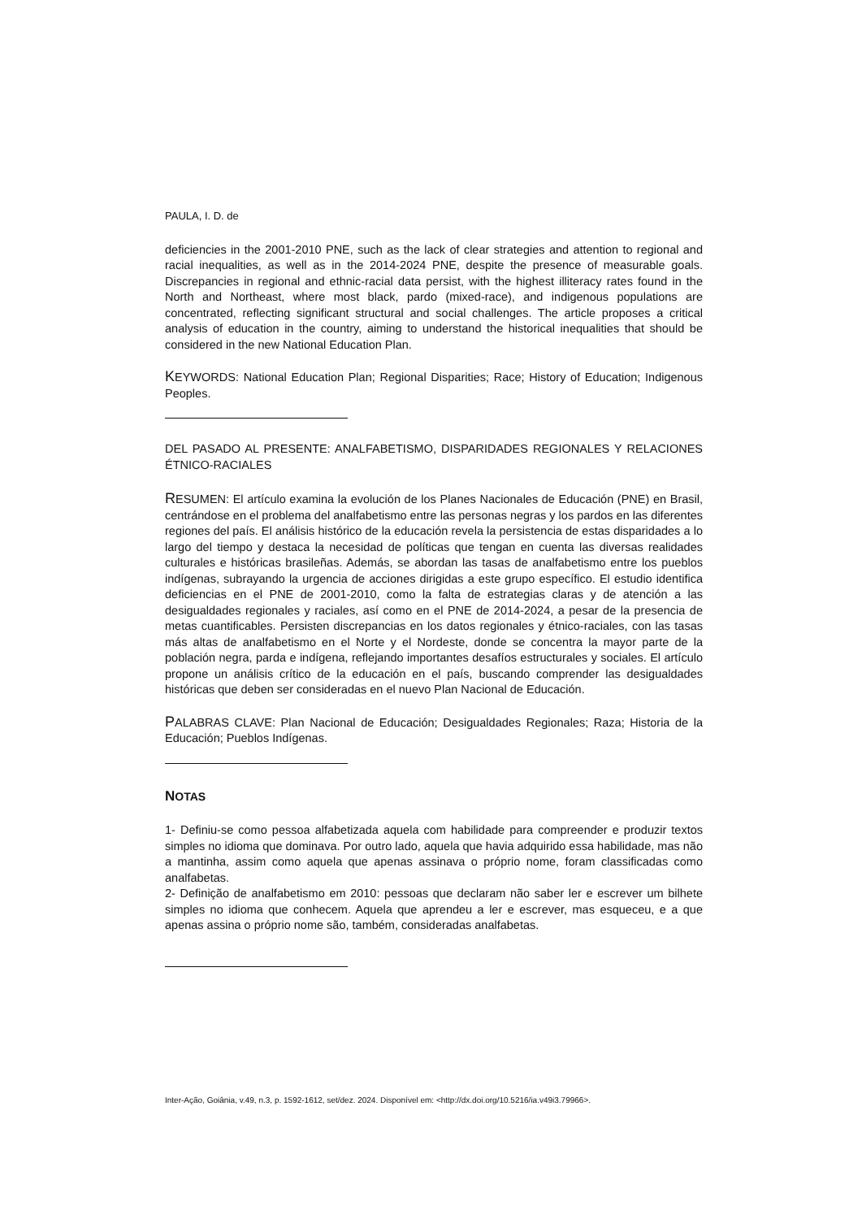PAULA, I. D. de
deficiencies in the 2001-2010 PNE, such as the lack of clear strategies and attention to regional and racial inequalities, as well as in the 2014-2024 PNE, despite the presence of measurable goals. Discrepancies in regional and ethnic-racial data persist, with the highest illiteracy rates found in the North and Northeast, where most black, pardo (mixed-race), and indigenous populations are concentrated, reflecting significant structural and social challenges. The article proposes a critical analysis of education in the country, aiming to understand the historical inequalities that should be considered in the new National Education Plan.
KEYWORDS: National Education Plan; Regional Disparities; Race; History of Education; Indigenous Peoples.
DEL PASADO AL PRESENTE: ANALFABETISMO, DISPARIDADES REGIONALES Y RELACIONES ÉTNICO-RACIALES
RESUMEN: El artículo examina la evolución de los Planes Nacionales de Educación (PNE) en Brasil, centrándose en el problema del analfabetismo entre las personas negras y los pardos en las diferentes regiones del país. El análisis histórico de la educación revela la persistencia de estas disparidades a lo largo del tiempo y destaca la necesidad de políticas que tengan en cuenta las diversas realidades culturales e históricas brasileñas. Además, se abordan las tasas de analfabetismo entre los pueblos indígenas, subrayando la urgencia de acciones dirigidas a este grupo específico. El estudio identifica deficiencias en el PNE de 2001-2010, como la falta de estrategias claras y de atención a las desigualdades regionales y raciales, así como en el PNE de 2014-2024, a pesar de la presencia de metas cuantificables. Persisten discrepancias en los datos regionales y étnico-raciales, con las tasas más altas de analfabetismo en el Norte y el Nordeste, donde se concentra la mayor parte de la población negra, parda e indígena, reflejando importantes desafíos estructurales y sociales. El artículo propone un análisis crítico de la educación en el país, buscando comprender las desigualdades históricas que deben ser consideradas en el nuevo Plan Nacional de Educación.
PALABRAS CLAVE: Plan Nacional de Educación; Desigualdades Regionales; Raza; Historia de la Educación; Pueblos Indígenas.
NOTAS
1- Definiu-se como pessoa alfabetizada aquela com habilidade para compreender e produzir textos simples no idioma que dominava. Por outro lado, aquela que havia adquirido essa habilidade, mas não a mantinha, assim como aquela que apenas assinava o próprio nome, foram classificadas como analfabetas.
2- Definição de analfabetismo em 2010: pessoas que declaram não saber ler e escrever um bilhete simples no idioma que conhecem. Aquela que aprendeu a ler e escrever, mas esqueceu, e a que apenas assina o próprio nome são, também, consideradas analfabetas.
Inter-Ação, Goiânia, v.49, n.3, p. 1592-1612, set/dez. 2024. Disponível em: <http://dx.doi.org/10.5216/ia.v49i3.79966>.